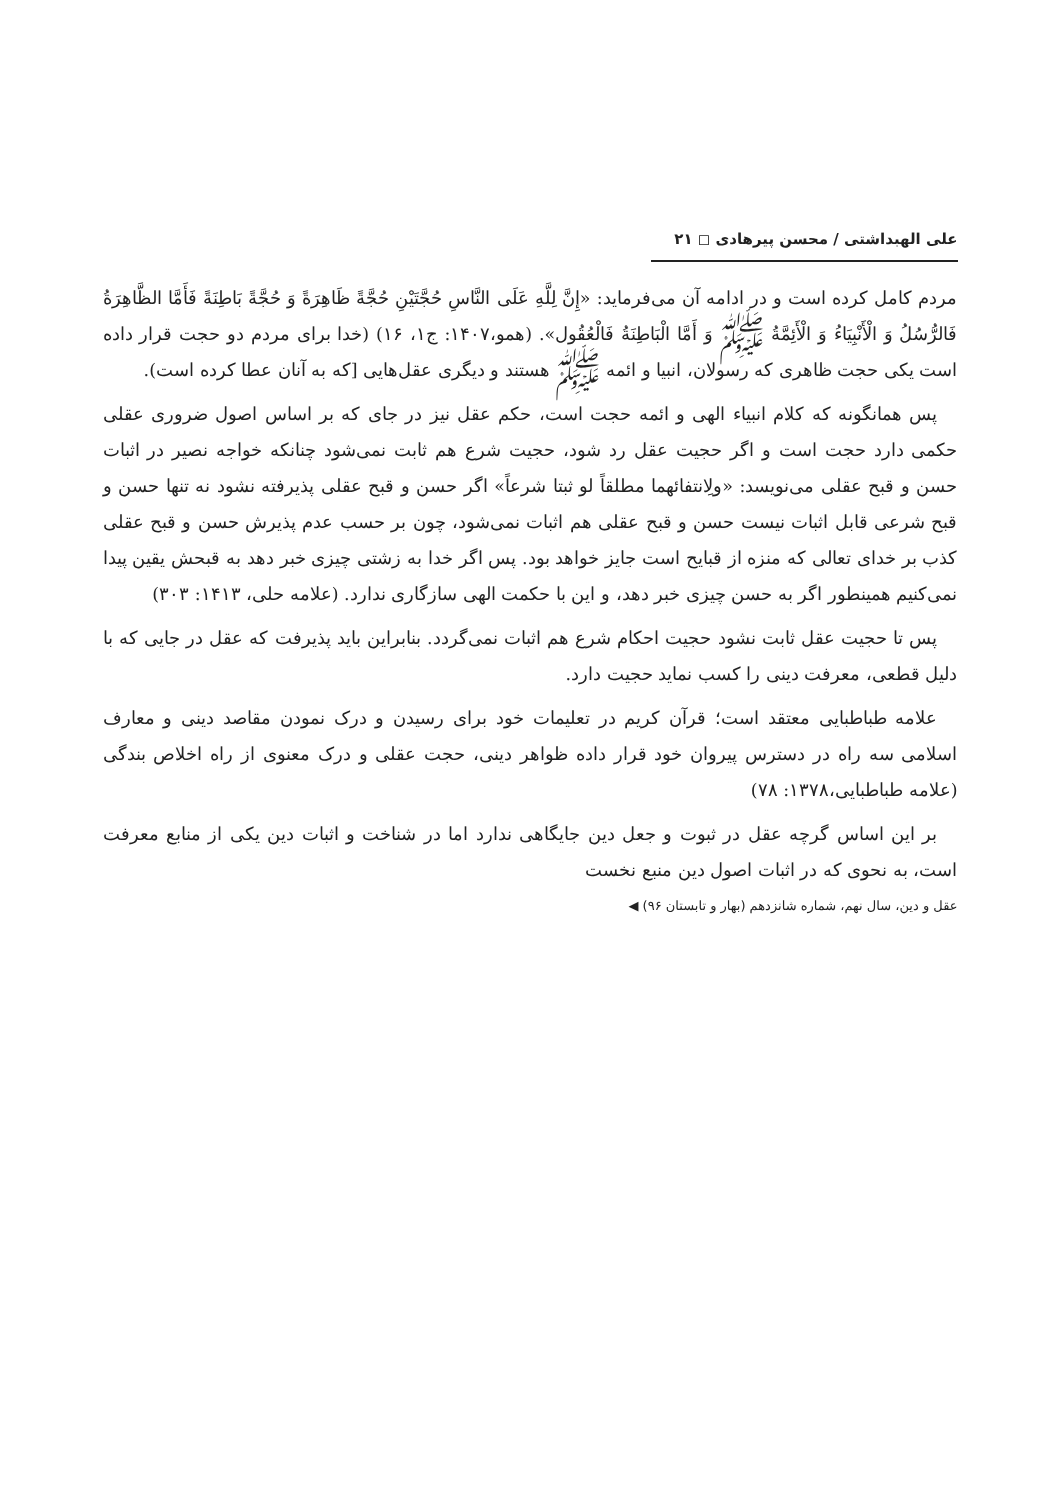علی الهبداشتی / محسن پیرهادی ◻ ۲۱
مردم کامل کرده است و در ادامه آن می‌فرماید: «إِنَّ لِلَّهِ عَلَى النَّاسِ حُجَّتَيْنِ حُجَّةً ظَاهِرَةً وَ حُجَّةً بَاطِنَةً فَأَمَّا الظَّاهِرَةُ فَالرُّسُلُ وَ الْأَنْبِيَاءُ وَ الْأَئِمَّةُ ﷺ وَ أَمَّا الْبَاطِنَةُ فَالْعُقُول». (همو،۱۴۰۷: ج۱، ۱۶) (خدا برای مردم دو حجت قرار داده است یکی حجت ظاهری که رسولان، انبیا و ائمه ﷺ هستند و دیگری عقل‌هایی [که به آنان عطا کرده است).
پس همانگونه که کلام انبیاء الهی و ائمه حجت است، حکم عقل نیز در جای که بر اساس اصول ضروری عقلی حکمی دارد حجت است و اگر حجیت عقل رد شود، حجیت شرع هم ثابت نمی‌شود چنانکه خواجه نصیر در اثبات حسن و قبح عقلی می‌نویسد: «ولِانتفائهما مطلقاً لو ثبتا شرعاً» اگر حسن و قبح عقلی پذیرفته نشود نه تنها حسن و قبح شرعی قابل اثبات نیست حسن و قبح عقلی هم اثبات نمی‌شود، چون بر حسب عدم پذیرش حسن و قبح عقلی کذب بر خدای تعالی که منزه از قبایح است جایز خواهد بود. پس اگر خدا به زشتی چیزی خبر دهد به قبحش یقین پیدا نمی‌کنیم همینطور اگر به حسن چیزی خبر دهد، و این با حکمت الهی سازگاری ندارد. (علامه حلی، ۱۴۱۳: ۳۰۳)
پس تا حجیت عقل ثابت نشود حجیت احکام شرع هم اثبات نمی‌گردد. بنابراین باید پذیرفت که عقل در جایی که با دلیل قطعی، معرفت دینی را کسب نماید حجیت دارد.
علامه طباطبایی معتقد است؛ قرآن کریم در تعلیمات خود برای رسیدن و درک نمودن مقاصد دینی و معارف اسلامی سه راه در دسترس پیروان خود قرار داده ظواهر دینی، حجت عقلی و درک معنوی از راه اخلاص بندگی (علامه طباطبایی،۱۳۷۸: ۷۸)
بر این اساس گرچه عقل در ثبوت و جعل دین جایگاهی ندارد اما در شناخت و اثبات دین یکی از منابع معرفت است، به نحوی که در اثبات اصول دین منبع نخست
عقل و دین، سال نهم، شماره شانزدهم (بهار و تابستان ۹۶) ◀